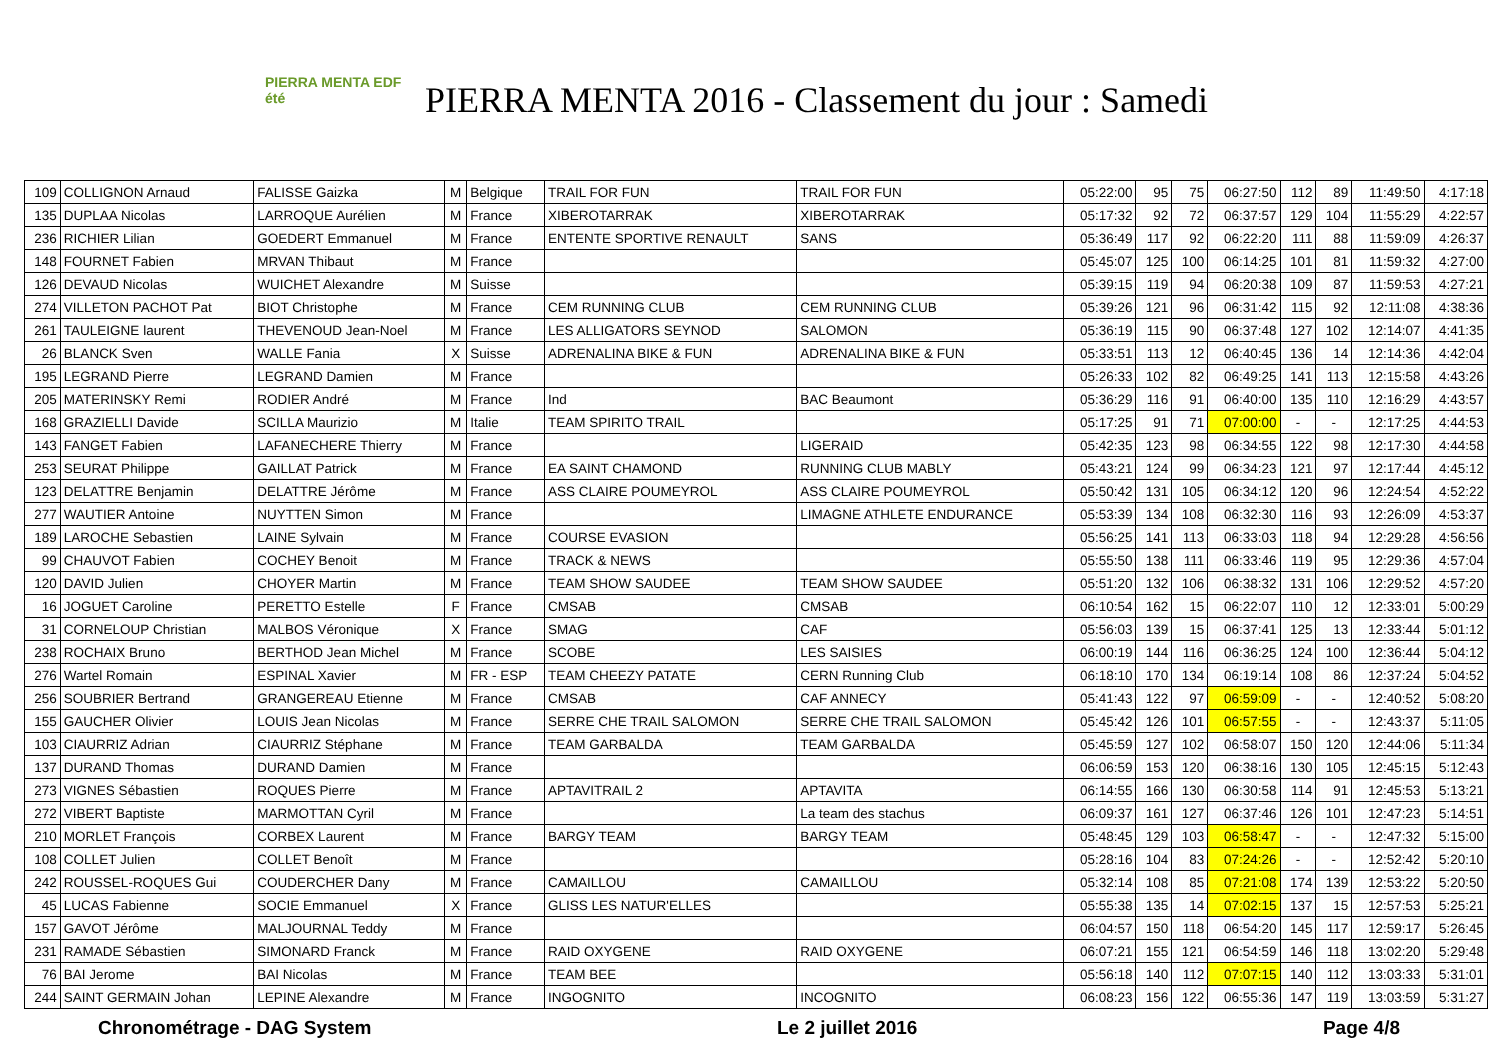PIERRA MENTA EDF été
PIERRA MENTA 2016 - Classement du jour : Samedi
| 109 | COLLIGNON Arnaud | FALISSE Gaizka | M | Belgique | TRAIL FOR FUN | TRAIL FOR FUN | 05:22:00 | 95 | 75 | 06:27:50 | 112 | 89 | 11:49:50 | 4:17:18 |
| 135 | DUPLAA Nicolas | LARROQUE Aurélien | M | France | XIBEROTARRAK | XIBEROTARRAK | 05:17:32 | 92 | 72 | 06:37:57 | 129 | 104 | 11:55:29 | 4:22:57 |
| 236 | RICHIER Lilian | GOEDERT Emmanuel | M | France | ENTENTE SPORTIVE RENAULT | SANS | 05:36:49 | 117 | 92 | 06:22:20 | 111 | 88 | 11:59:09 | 4:26:37 |
| 148 | FOURNET Fabien | MRVAN Thibaut | M | France | | | 05:45:07 | 125 | 100 | 06:14:25 | 101 | 81 | 11:59:32 | 4:27:00 |
| 126 | DEVAUD Nicolas | WUICHET Alexandre | M | Suisse | | | 05:39:15 | 119 | 94 | 06:20:38 | 109 | 87 | 11:59:53 | 4:27:21 |
| 274 | VILLETON PACHOT Pat | BIOT Christophe | M | France | CEM RUNNING CLUB | CEM RUNNING CLUB | 05:39:26 | 121 | 96 | 06:31:42 | 115 | 92 | 12:11:08 | 4:38:36 |
| 261 | TAULEIGNE laurent | THEVENOUD Jean-Noel | M | France | LES ALLIGATORS SEYNOD | SALOMON | 05:36:19 | 115 | 90 | 06:37:48 | 127 | 102 | 12:14:07 | 4:41:35 |
| 26 | BLANCK Sven | WALLE Fania | X | Suisse | ADRENALINA BIKE & FUN | ADRENALINA BIKE & FUN | 05:33:51 | 113 | 12 | 06:40:45 | 136 | 14 | 12:14:36 | 4:42:04 |
| 195 | LEGRAND Pierre | LEGRAND Damien | M | France | | | 05:26:33 | 102 | 82 | 06:49:25 | 141 | 113 | 12:15:58 | 4:43:26 |
| 205 | MATERINSKY Remi | RODIER André | M | France | Ind | BAC Beaumont | 05:36:29 | 116 | 91 | 06:40:00 | 135 | 110 | 12:16:29 | 4:43:57 |
| 168 | GRAZIELLI Davide | SCILLA Maurizio | M | Italie | TEAM SPIRITO TRAIL | | 05:17:25 | 91 | 71 | 07:00:00 | - | - | 12:17:25 | 4:44:53 |
| 143 | FANGET Fabien | LAFANECHERE Thierry | M | France | | LIGERAID | 05:42:35 | 123 | 98 | 06:34:55 | 122 | 98 | 12:17:30 | 4:44:58 |
| 253 | SEURAT Philippe | GAILLAT Patrick | M | France | EA SAINT CHAMOND | RUNNING CLUB MABLY | 05:43:21 | 124 | 99 | 06:34:23 | 121 | 97 | 12:17:44 | 4:45:12 |
| 123 | DELATTRE Benjamin | DELATTRE Jérôme | M | France | ASS CLAIRE POUMEYROL | ASS CLAIRE POUMEYROL | 05:50:42 | 131 | 105 | 06:34:12 | 120 | 96 | 12:24:54 | 4:52:22 |
| 277 | WAUTIER Antoine | NUYTTEN Simon | M | France | | LIMAGNE ATHLETE ENDURANCE | 05:53:39 | 134 | 108 | 06:32:30 | 116 | 93 | 12:26:09 | 4:53:37 |
| 189 | LAROCHE Sebastien | LAINE Sylvain | M | France | COURSE EVASION | | 05:56:25 | 141 | 113 | 06:33:03 | 118 | 94 | 12:29:28 | 4:56:56 |
| 99 | CHAUVOT Fabien | COCHEY Benoit | M | France | TRACK & NEWS | | 05:55:50 | 138 | 111 | 06:33:46 | 119 | 95 | 12:29:36 | 4:57:04 |
| 120 | DAVID Julien | CHOYER Martin | M | France | TEAM SHOW SAUDEE | TEAM SHOW SAUDEE | 05:51:20 | 132 | 106 | 06:38:32 | 131 | 106 | 12:29:52 | 4:57:20 |
| 16 | JOGUET Caroline | PERETTO Estelle | F | France | CMSAB | CMSAB | 06:10:54 | 162 | 15 | 06:22:07 | 110 | 12 | 12:33:01 | 5:00:29 |
| 31 | CORNELOUP Christian | MALBOS Véronique | X | France | SMAG | CAF | 05:56:03 | 139 | 15 | 06:37:41 | 125 | 13 | 12:33:44 | 5:01:12 |
| 238 | ROCHAIX Bruno | BERTHOD Jean Michel | M | France | SCOBE | LES SAISIES | 06:00:19 | 144 | 116 | 06:36:25 | 124 | 100 | 12:36:44 | 5:04:12 |
| 276 | Wartel Romain | ESPINAL Xavier | M | FR - ESP | TEAM CHEEZY PATATE | CERN Running Club | 06:18:10 | 170 | 134 | 06:19:14 | 108 | 86 | 12:37:24 | 5:04:52 |
| 256 | SOUBRIER Bertrand | GRANGEREAU Etienne | M | France | CMSAB | CAF ANNECY | 05:41:43 | 122 | 97 | 06:59:09 | - | - | 12:40:52 | 5:08:20 |
| 155 | GAUCHER Olivier | LOUIS Jean Nicolas | M | France | SERRE CHE TRAIL SALOMON | SERRE CHE TRAIL SALOMON | 05:45:42 | 126 | 101 | 06:57:55 | - | - | 12:43:37 | 5:11:05 |
| 103 | CIAURRIZ Adrian | CIAURRIZ Stéphane | M | France | TEAM GARBALDA | TEAM GARBALDA | 05:45:59 | 127 | 102 | 06:58:07 | 150 | 120 | 12:44:06 | 5:11:34 |
| 137 | DURAND Thomas | DURAND Damien | M | France | | | 06:06:59 | 153 | 120 | 06:38:16 | 130 | 105 | 12:45:15 | 5:12:43 |
| 273 | VIGNES Sébastien | ROQUES Pierre | M | France | APTAVITRAIL 2 | APTAVITA | 06:14:55 | 166 | 130 | 06:30:58 | 114 | 91 | 12:45:53 | 5:13:21 |
| 272 | VIBERT Baptiste | MARMOTTAN Cyril | M | France | | La team des stachus | 06:09:37 | 161 | 127 | 06:37:46 | 126 | 101 | 12:47:23 | 5:14:51 |
| 210 | MORLET François | CORBEX Laurent | M | France | BARGY TEAM | BARGY TEAM | 05:48:45 | 129 | 103 | 06:58:47 | - | - | 12:47:32 | 5:15:00 |
| 108 | COLLET Julien | COLLET Benoît | M | France | | | 05:28:16 | 104 | 83 | 07:24:26 | - | - | 12:52:42 | 5:20:10 |
| 242 | ROUSSEL-ROQUES Gui | COUDERCHER Dany | M | France | CAMAILLOU | CAMAILLOU | 05:32:14 | 108 | 85 | 07:21:08 | 174 | 139 | 12:53:22 | 5:20:50 |
| 45 | LUCAS Fabienne | SOCIE Emmanuel | X | France | GLISS LES NATUR'ELLES | | 05:55:38 | 135 | 14 | 07:02:15 | 137 | 15 | 12:57:53 | 5:25:21 |
| 157 | GAVOT Jérôme | MALJOURNAL Teddy | M | France | | | 06:04:57 | 150 | 118 | 06:54:20 | 145 | 117 | 12:59:17 | 5:26:45 |
| 231 | RAMADE Sébastien | SIMONARD Franck | M | France | RAID OXYGENE | RAID OXYGENE | 06:07:21 | 155 | 121 | 06:54:59 | 146 | 118 | 13:02:20 | 5:29:48 |
| 76 | BAI Jerome | BAI Nicolas | M | France | TEAM BEE | | 05:56:18 | 140 | 112 | 07:07:15 | 140 | 112 | 13:03:33 | 5:31:01 |
| 244 | SAINT GERMAIN Johan | LEPINE Alexandre | M | France | INGOGNITO | INCOGNITO | 06:08:23 | 156 | 122 | 06:55:36 | 147 | 119 | 13:03:59 | 5:31:27 |
Chronométrage - DAG System Le 2 juillet 2016 Page 4/8